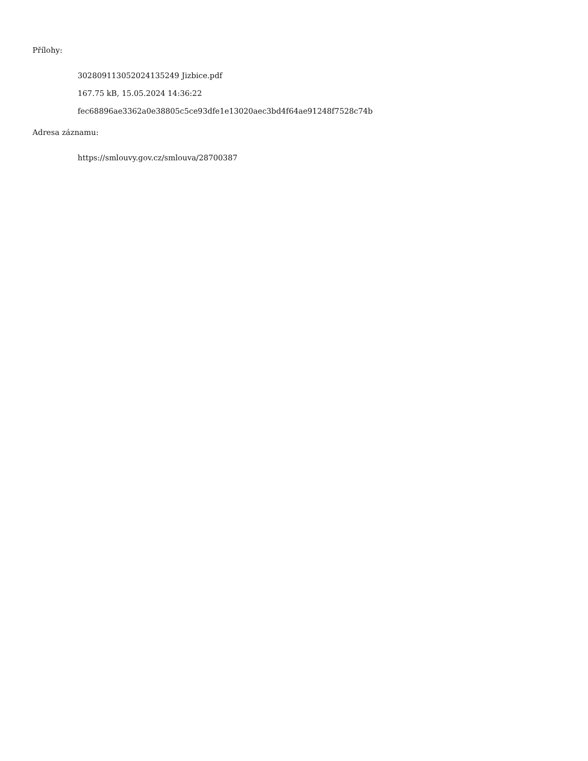Přílohy:
30280911305202413524​9 Jizbice.pdf
167.75 kB, 15.05.2024 14:36:22
fec68896ae3362a0e38805c5ce93dfe1e13020aec3bd4f64ae91248f7528c74b
Adresa záznamu:
https://smlouvy.gov.cz/smlouva/28700387